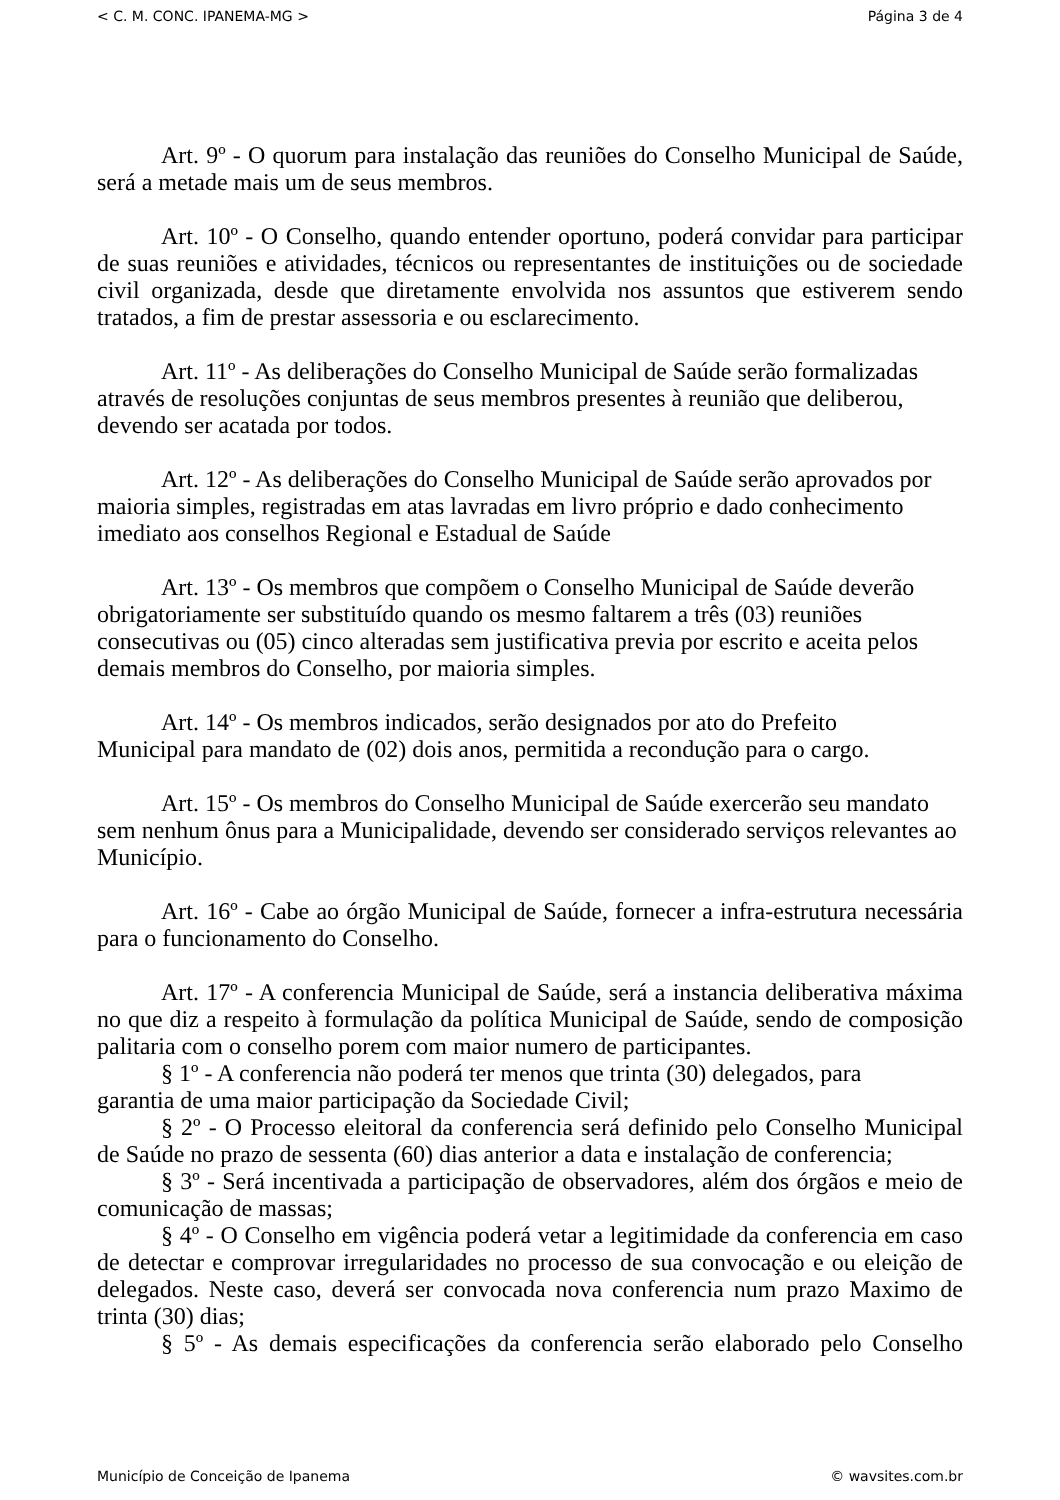< C. M. CONC. IPANEMA-MG > Página 3 de 4
Art. 9º - O quorum para instalação das reuniões do Conselho Municipal de Saúde, será a metade mais um de seus membros.
Art. 10º - O Conselho, quando entender oportuno, poderá convidar para participar de suas reuniões e atividades, técnicos ou representantes de instituições ou de sociedade civil organizada, desde que diretamente envolvida nos assuntos que estiverem sendo tratados, a fim de prestar assessoria e ou esclarecimento.
Art. 11º - As deliberações do Conselho Municipal de Saúde serão formalizadas através de resoluções conjuntas de seus membros presentes à reunião que deliberou, devendo ser acatada por todos.
Art. 12º - As deliberações do Conselho Municipal de Saúde serão aprovados por maioria simples, registradas em atas lavradas em livro próprio e dado conhecimento imediato aos conselhos Regional e Estadual de Saúde
Art. 13º - Os membros que compõem o Conselho Municipal de Saúde deverão obrigatoriamente ser substituído quando os mesmo faltarem a três (03) reuniões consecutivas ou (05) cinco alteradas sem justificativa previa por escrito e aceita pelos demais membros do Conselho, por maioria simples.
Art. 14º - Os membros indicados, serão designados por ato do Prefeito
Municipal para mandato de (02) dois anos, permitida a recondução para o cargo.
Art. 15º - Os membros do Conselho Municipal de Saúde exercerão seu mandato sem nenhum ônus para a Municipalidade, devendo ser considerado serviços relevantes ao Município.
Art. 16º - Cabe ao órgão Municipal de Saúde, fornecer a infra-estrutura necessária para o funcionamento do Conselho.
Art. 17º - A conferencia Municipal de Saúde, será a instancia deliberativa máxima no que diz a respeito à formulação da política Municipal de Saúde, sendo de composição palitaria com o conselho porem com maior numero de participantes.
§ 1º - A conferencia não poderá ter menos que trinta (30) delegados, para
garantia de uma maior participação da Sociedade Civil;
§ 2º - O Processo eleitoral da conferencia será definido pelo Conselho Municipal de Saúde no prazo de sessenta (60) dias anterior a data e instalação de conferencia;
§ 3º - Será incentivada a participação de observadores, além dos órgãos e meio de comunicação de massas;
§ 4º - O Conselho em vigência poderá vetar a legitimidade da conferencia em caso de detectar e comprovar irregularidades no processo de sua convocação e ou eleição de delegados. Neste caso, deverá ser convocada nova conferencia num prazo Maximo de trinta (30) dias;
§ 5º - As demais especificações da conferencia serão elaborado pelo Conselho
Município de Conceição de Ipanema © wavsites.com.br